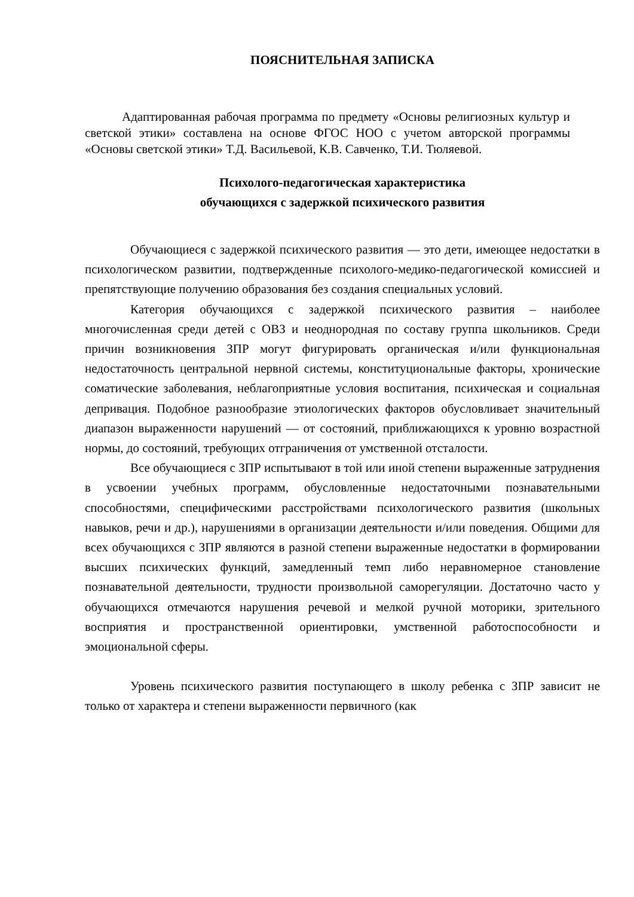ПОЯСНИТЕЛЬНАЯ ЗАПИСКА
Адаптированная рабочая программа по предмету «Основы религиозных культур и светской этики» составлена на основе ФГОС НОО с учетом авторской программы «Основы светской этики» Т.Д. Васильевой, К.В. Савченко, Т.И. Тюляевой.
Психолого-педагогическая характеристика
обучающихся с задержкой психического развития
Обучающиеся с задержкой психического развития — это дети, имеющее недостатки в психологическом развитии, подтвержденные психолого-медико-педагогической комиссией и препятствующие получению образования без создания специальных условий.
Категория обучающихся с задержкой психического развития – наиболее многочисленная среди детей с ОВЗ и неоднородная по составу группа школьников. Среди причин возникновения ЗПР могут фигурировать органическая и/или функциональная недостаточность центральной нервной системы, конституциональные факторы, хронические соматические заболевания, неблагоприятные условия воспитания, психическая и социальная депривация. Подобное разнообразие этиологических факторов обусловливает значительный диапазон выраженности нарушений — от состояний, приближающихся к уровню возрастной нормы, до состояний, требующих отграничения от умственной отсталости.
Все обучающиеся с ЗПР испытывают в той или иной степени выраженные затруднения в усвоении учебных программ, обусловленные недостаточными познавательными способностями, специфическими расстройствами психологического развития (школьных навыков, речи и др.), нарушениями в организации деятельности и/или поведения. Общими для всех обучающихся с ЗПР являются в разной степени выраженные недостатки в формировании высших психических функций, замедленный темп либо неравномерное становление познавательной деятельности, трудности произвольной саморегуляции. Достаточно часто у обучающихся отмечаются нарушения речевой и мелкой ручной моторики, зрительного восприятия и пространственной ориентировки, умственной работоспособности и эмоциональной сферы.
Уровень психического развития поступающего в школу ребенка с ЗПР зависит не только от характера и степени выраженности первичного (как